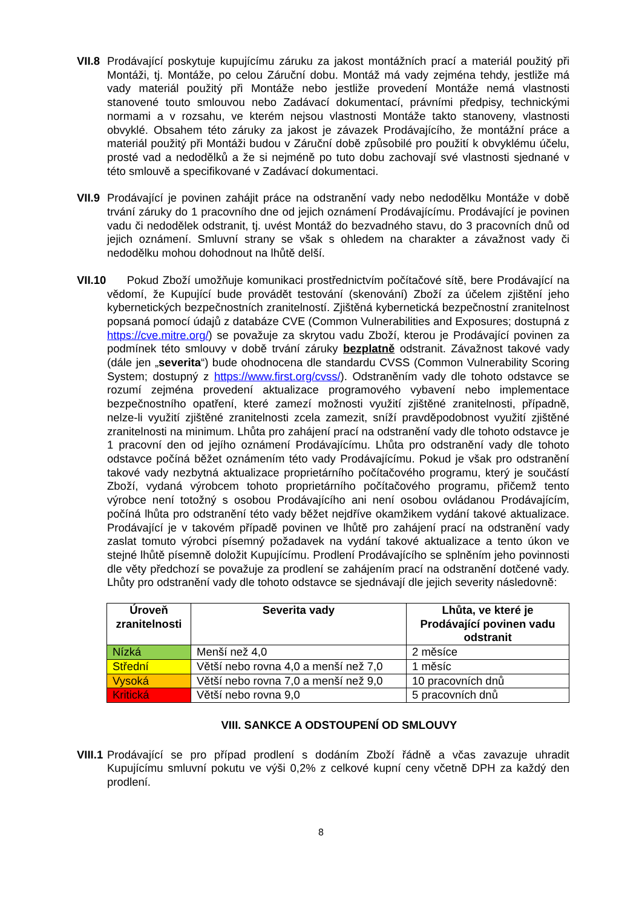VII.8 Prodávající poskytuje kupujícímu záruku za jakost montážních prací a materiál použitý při Montáži, tj. Montáže, po celou Záruční dobu. Montáž má vady zejména tehdy, jestliže má vady materiál použitý při Montáže nebo jestliže provedení Montáže nemá vlastnosti stanovené touto smlouvou nebo Zadávací dokumentací, právními předpisy, technickými normami a v rozsahu, ve kterém nejsou vlastnosti Montáže takto stanoveny, vlastnosti obvyklé. Obsahem této záruky za jakost je závazek Prodávajícího, že montážní práce a materiál použitý při Montáži budou v Záruční době způsobilé pro použití k obvyklému účelu, prosté vad a nedodělků a že si nejméně po tuto dobu zachovají své vlastnosti sjednané v této smlouvě a specifikované v Zadávací dokumentaci.
VII.9 Prodávající je povinen zahájit práce na odstranění vady nebo nedodělku Montáže v době trvání záruky do 1 pracovního dne od jejich oznámení Prodávajícímu. Prodávající je povinen vadu či nedodělek odstranit, tj. uvést Montáž do bezvadného stavu, do 3 pracovních dnů od jejich oznámení. Smluvní strany se však s ohledem na charakter a závažnost vady či nedodělku mohou dohodnout na lhůtě delší.
VII.10 Pokud Zboží umožňuje komunikaci prostřednictvím počítačové sítě, bere Prodávající na vědomí, že Kupující bude provádět testování (skenování) Zboží za účelem zjištění jeho kybernetických bezpečnostních zranitelností. Zjištěná kybernetická bezpečnostní zranitelnost popsaná pomocí údajů z databáze CVE (Common Vulnerabilities and Exposures; dostupná z https://cve.mitre.org/) se považuje za skrytou vadu Zboží, kterou je Prodávající povinen za podmínek této smlouvy v době trvání záruky bezplatně odstranit. Závažnost takové vady (dále jen „severita“) bude ohodnocena dle standardu CVSS (Common Vulnerability Scoring System; dostupný z https://www.first.org/cvss/). Odstraněním vady dle tohoto odstavce se rozumí zejména provedení aktualizace programového vybavení nebo implementace bezpečnostního opatření, které zamezí možnosti využití zjištěné zranitelnosti, případně, nelze-li využití zjištěné zranitelnosti zcela zamezit, sníží pravděpodobnost využití zjištěné zranitelnosti na minimum. Lhůta pro zahájení prací na odstranění vady dle tohoto odstavce je 1 pracovní den od jejího oznámení Prodávajícímu. Lhůta pro odstranění vady dle tohoto odstavce počíná běžet oznámením této vady Prodávajícímu. Pokud je však pro odstranění takové vady nezbytná aktualizace proprietárního počítačového programu, který je součástí Zboží, vydaná výrobcem tohoto proprietárního počítačového programu, přičemž tento výrobce není totožný s osobou Prodávajícího ani není osobou ovládanou Prodávajícím, počíná lhůta pro odstranění této vady běžet nejdříve okamžikem vydání takové aktualizace. Prodávající je v takovém případě povinen ve lhůtě pro zahájení prací na odstranění vady zaslat tomuto výrobci písemný požadavek na vydání takové aktualizace a tento úkon ve stejné lhůtě písemně doložit Kupujícímu. Prodlení Prodávajícího se splněním jeho povinnosti dle věty předchozí se považuje za prodlení se zahájením prací na odstranění dotčené vady. Lhůty pro odstranění vady dle tohoto odstavce se sjednávají dle jejich severity následovně:
| Úroveň zranitelnosti | Severita vady | Lhůta, ve které je Prodávající povinen vadu odstranit |
| --- | --- | --- |
| Nízká | Menší než 4,0 | 2 měsíce |
| Střední | Větší nebo rovna 4,0 a menší než 7,0 | 1 měsíc |
| Vysoká | Větší nebo rovna 7,0 a menší než 9,0 | 10 pracovních dnů |
| Kritická | Větší nebo rovna 9,0 | 5 pracovních dnů |
VIII. SANKCE A ODSTOUPENÍ OD SMLOUVY
VIII.1 Prodávající se pro případ prodlení s dodáním Zboží řádně a včas zavazuje uhradit Kupujícímu smluvní pokutu ve výši 0,2% z celkové kupní ceny včetně DPH za každý den prodlení.
8